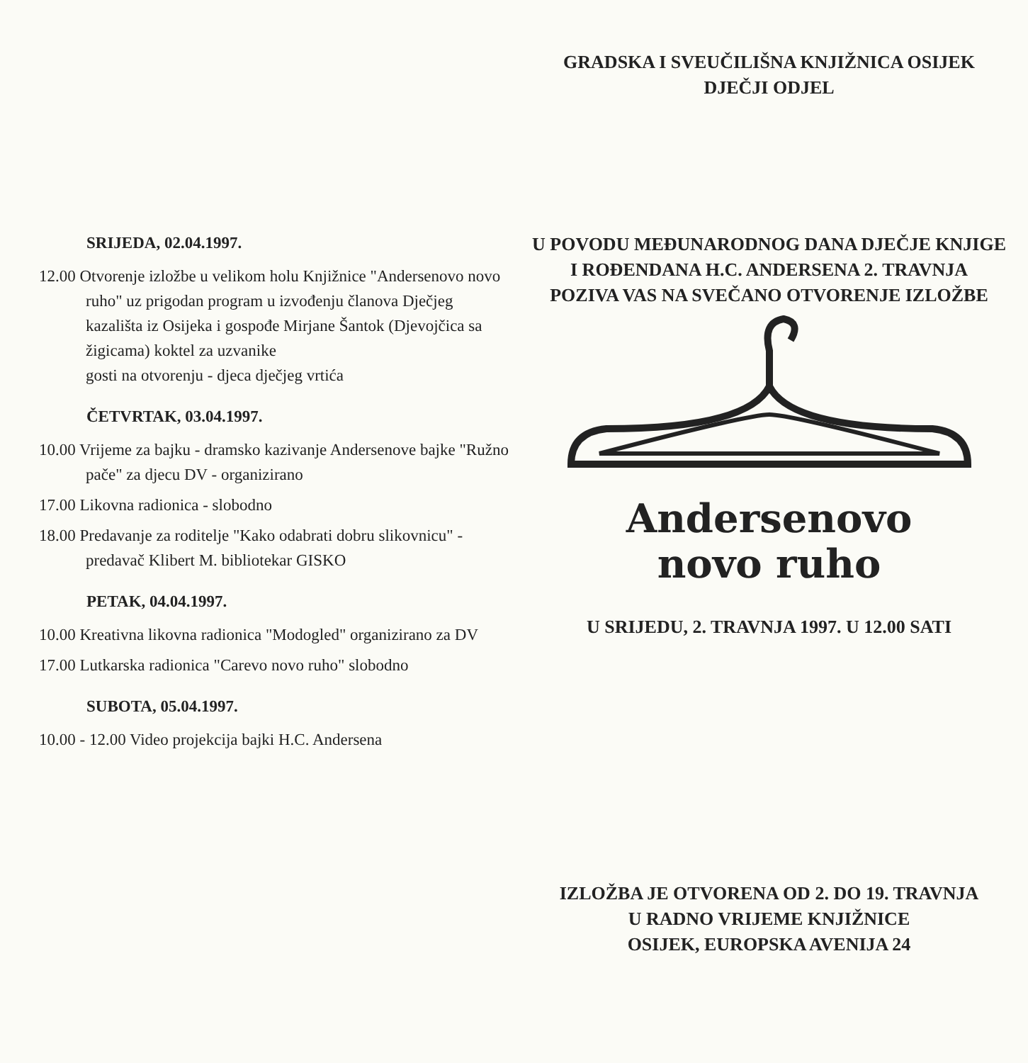SRIJEDA, 02.04.1997.
12.00 Otvorenje izložbe u velikom holu Knjižnice "Andersenovo novo ruho" uz prigodan program u izvođenju članova Dječjeg kazališta iz Osijeka i gospođe Mirjane Šantok (Djevojčica sa žigicama) koktel za uzvanike
gosti na otvorenju - djeca dječjeg vrtića
ČETVRTAK, 03.04.1997.
10.00 Vrijeme za bajku - dramsko kazivanje Andersenove bajke "Ružno pače" za djecu DV - organizirano
17.00 Likovna radionica - slobodno
18.00 Predavanje za roditelje "Kako odabrati dobru slikovnicu" - predavač Klibert M. bibliotekar GISKO
PETAK, 04.04.1997.
10.00 Kreativna likovna radionica "Modogled" organizirano za DV
17.00 Lutkarska radionica "Carevo novo ruho" slobodno
SUBOTA, 05.04.1997.
10.00 - 12.00 Video projekcija bajki H.C. Andersena
GRADSKA I SVEUČILIŠNA KNJIŽNICA OSIJEK
DJEČJI ODJEL
U POVODU MEĐUNARODNOG DANA DJEČJE KNJIGE
I ROĐENDANA H.C. ANDERSENA 2. TRAVNJA
POZIVA VAS NA SVEČANO OTVORENJE IZLOŽBE
Andersenovo
novo ruho
U SRIJEDU, 2. TRAVNJA 1997. U 12.00 SATI
IZLOŽBA JE OTVORENA OD 2. DO 19. TRAVNJA
U RADNO VRIJEME KNJIŽNICE
OSIJEK, EUROPSKA AVENIJA 24